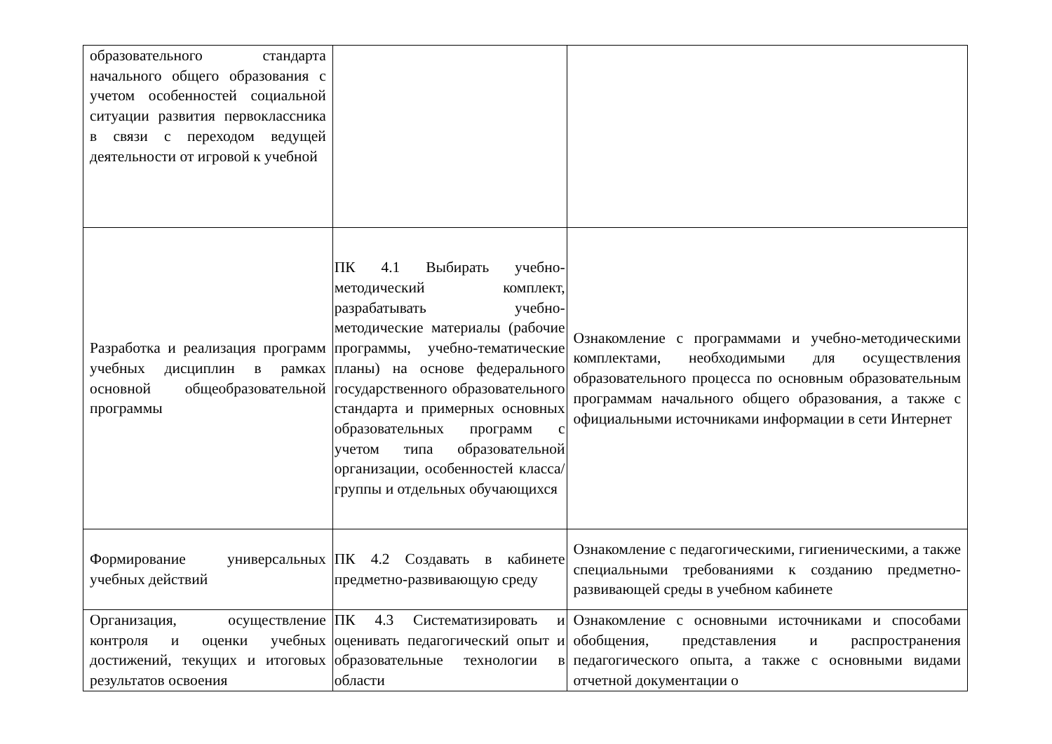| образовательного стандарта начального общего образования с учетом особенностей социальной ситуации развития первоклассника в связи с переходом ведущей деятельности от игровой к учебной | | |
| Разработка и реализация программ учебных дисциплин в рамках основной общеобразовательной программы | ПК 4.1 Выбирать учебно-методический комплект, разрабатывать учебно-методические материалы (рабочие программы, учебно-тематические планы) на основе федерального государственного образовательного стандарта и примерных основных образовательных программ с учетом типа образовательной организации, особенностей класса/группы и отдельных обучающихся | Ознакомление с программами и учебно-методическими комплектами, необходимыми для осуществления образовательного процесса по основным образовательным программам начального общего образования, а также с официальными источниками информации в сети Интернет |
| Формирование универсальных учебных действий | ПК 4.2 Создавать в кабинете предметно-развивающую среду | Ознакомление с педагогическими, гигиеническими, а также специальными требованиями к созданию предметно-развивающей среды в учебном кабинете |
| Организация, осуществление контроля и оценки учебных достижений, текущих и итоговых результатов освоения | ПК 4.3 Систематизировать и оценивать педагогический опыт и образовательные технологии в области | Ознакомление с основными источниками и способами обобщения, представления и распространения педагогического опыта, а также с основными видами отчетной документации о |